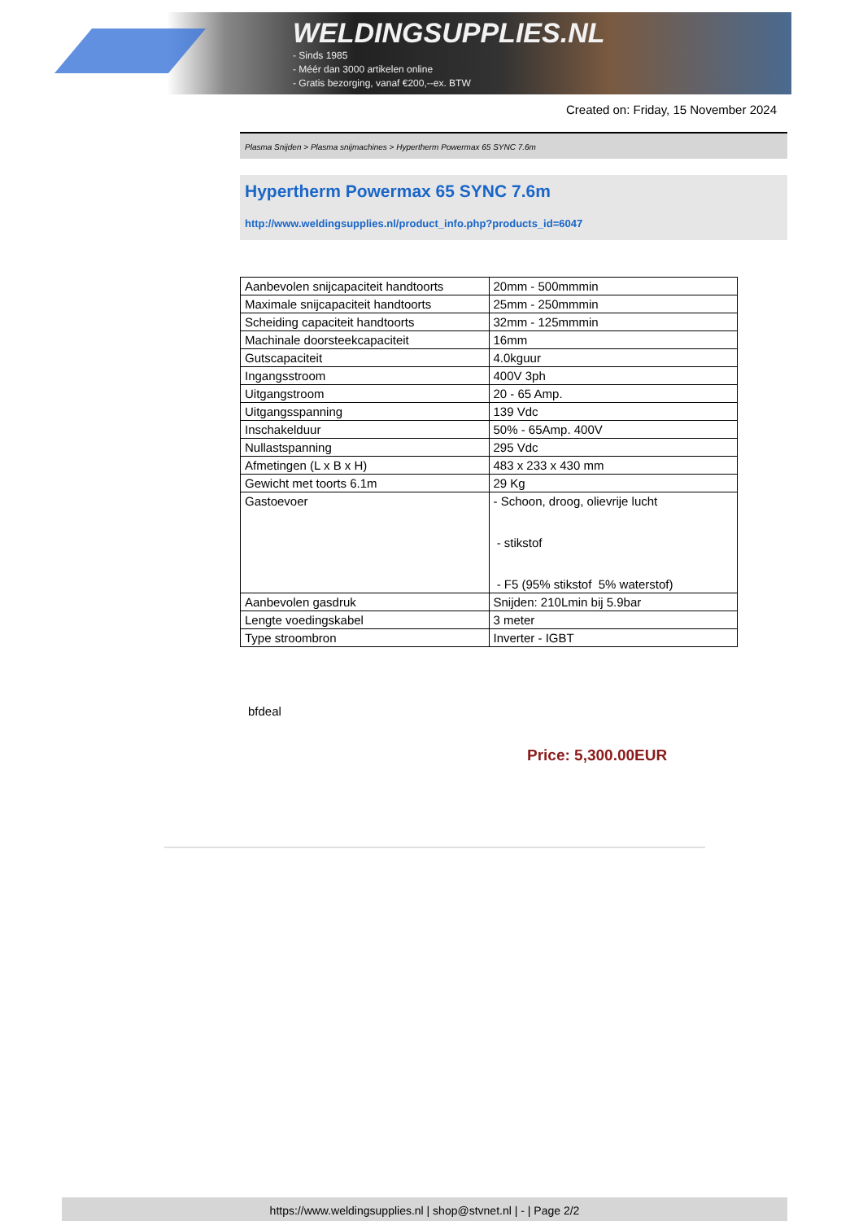WELDINGSUPPLIES.NL
- Sinds 1985
- Méér dan 3000 artikelen online
- Gratis bezorging, vanaf €200,--ex. BTW
Created on: Friday, 15 November 2024
Plasma Snijden > Plasma snijmachines > Hypertherm Powermax 65 SYNC 7.6m
Hypertherm Powermax 65 SYNC 7.6m
http://www.weldingsupplies.nl/product_info.php?products_id=6047
| Aanbevolen snijcapaciteit handtoorts | 20mm - 500mmmin |
| Maximale snijcapaciteit handtoorts | 25mm - 250mmmin |
| Scheiding capaciteit handtoorts | 32mm - 125mmmin |
| Machinale doorsteekcapaciteit | 16mm |
| Gutscapaciteit | 4.0kguur |
| Ingangsstroom | 400V 3ph |
| Uitgangstroom | 20 - 65 Amp. |
| Uitgangsspanning | 139 Vdc |
| Inschakelduur | 50% - 65Amp. 400V |
| Nullastspanning | 295 Vdc |
| Afmetingen (L x B x H) | 483 x 233 x 430 mm |
| Gewicht met toorts 6.1m | 29 Kg |
| Gastoevoer | - Schoon, droog, olievrije lucht - stikstof - F5 (95% stikstof 5% waterstof) |
| Aanbevolen gasdruk | Snijden: 210Lmin bij 5.9bar |
| Lengte voedingskabel | 3 meter |
| Type stroombron | Inverter - IGBT |
bfdeal
Price: 5,300.00EUR
https://www.weldingsupplies.nl | shop@stvnet.nl | - | Page 2/2